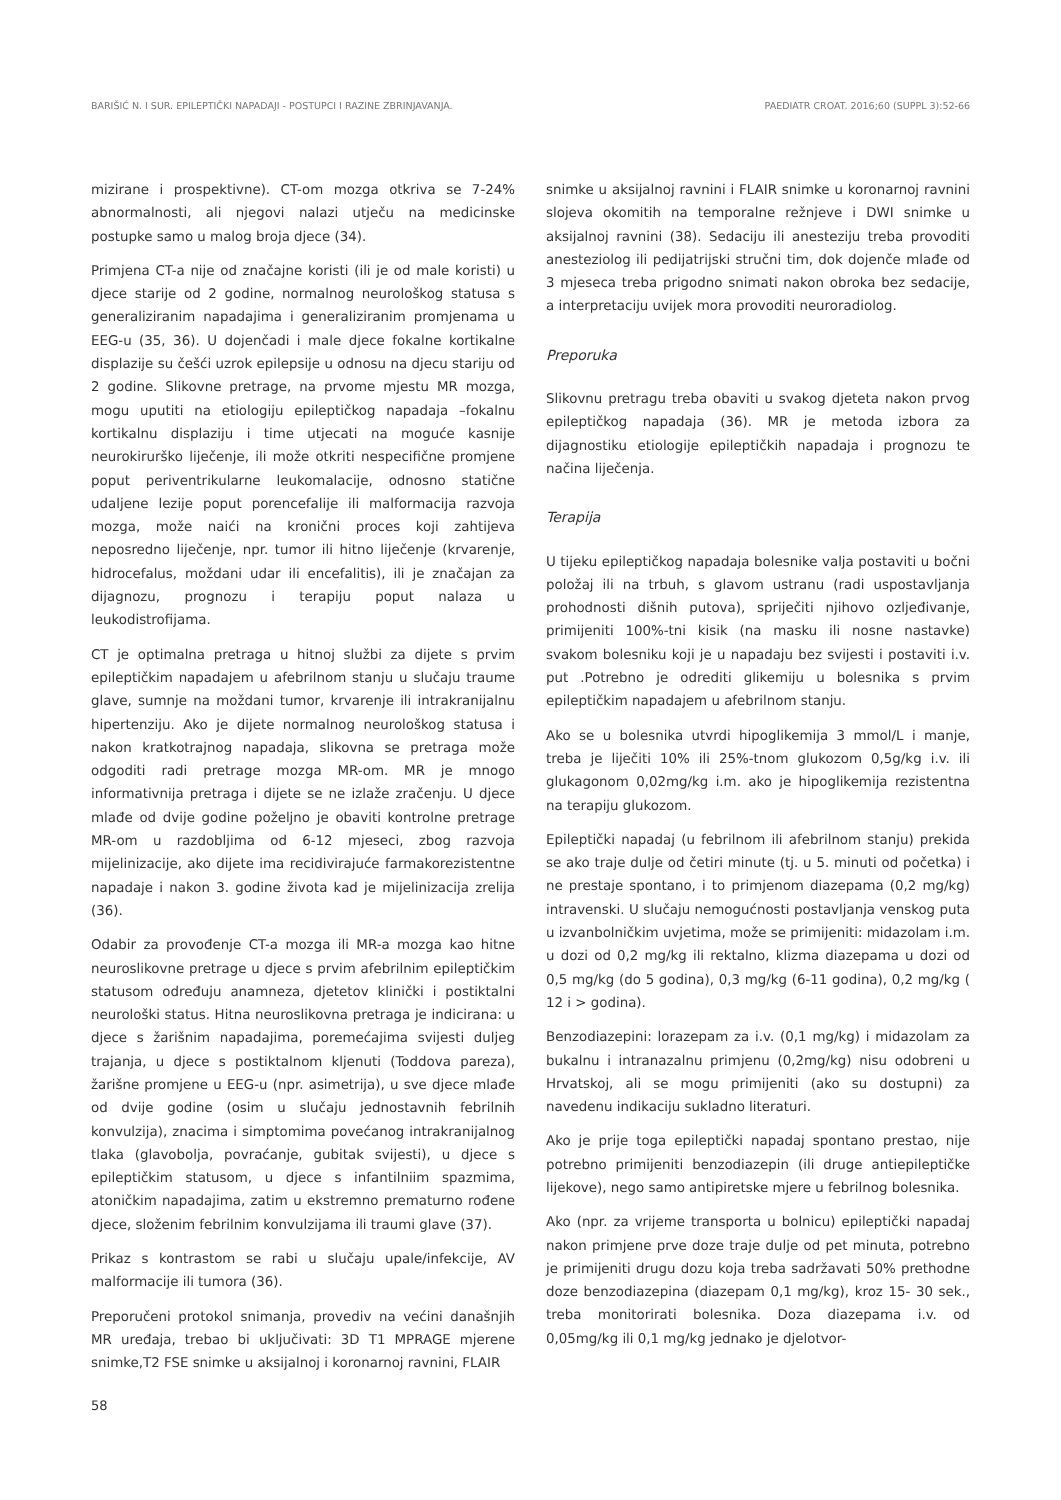BARIŠIĆ N. I SUR. EPILEPTIČKI NAPADAJI - POSTUPCI I RAZINE ZBRINJAVANJA. PAEDIATR CROAT. 2016;60 (SUPPL 3):52-66
mizirane i prospektivne). CT-om mozga otkriva se 7-24% abnormalnosti, ali njegovi nalazi utječu na medicinske postupke samo u malog broja djece (34).
Primjena CT-a nije od značajne koristi (ili je od male koristi) u djece starije od 2 godine, normalnog neurološkog statusa s generaliziranim napadajima i generaliziranim promjenama u EEG-u (35, 36). U dojenčadi i male djece fokalne kortikalne displazije su češći uzrok epilepsije u odnosu na djecu stariju od 2 godine. Slikovne pretrage, na prvome mjestu MR mozga, mogu uputiti na etiologiju epileptičkog napadaja –fokalnu kortikalnu displaziju i time utjecati na moguće kasnije neurokirurško liječenje, ili može otkriti nespecifične promjene poput periventrikularne leukomalacije, odnosno statične udaljene lezije poput porencefalije ili malformacija razvoja mozga, može naići na kronični proces koji zahtijeva neposredno liječenje, npr. tumor ili hitno liječenje (krvarenje, hidrocefalus, moždani udar ili encefalitis), ili je značajan za dijagnozu, prognozu i terapiju poput nalaza u leukodistrofijama.
CT je optimalna pretraga u hitnoj službi za dijete s prvim epileptičkim napadajem u afebrilnom stanju u slučaju traume glave, sumnje na moždani tumor, krvarenje ili intrakranijalnu hipertenziju. Ako je dijete normalnog neurološkog statusa i nakon kratkotrajnog napadaja, slikovna se pretraga može odgoditi radi pretrage mozga MR-om. MR je mnogo informativnija pretraga i dijete se ne izlaže zračenju. U djece mlađe od dvije godine poželjno je obaviti kontrolne pretrage MR-om u razdobljima od 6-12 mjeseci, zbog razvoja mijelinizacije, ako dijete ima recidivirajuće farmakorezistentne napadaje i nakon 3. godine života kad je mijelinizacija zrelija (36).
Odabir za provođenje CT-a mozga ili MR-a mozga kao hitne neuroslikovne pretrage u djece s prvim afebrilnim epileptičkim statusom određuju anamneza, djetetov klinički i postiktalni neurološki status. Hitna neuroslikovna pretraga je indicirana: u djece s žarišnim napadajima, poremećajima svijesti duljeg trajanja, u djece s postiktalnom kljenuti (Toddova pareza), žarišne promjene u EEG-u (npr. asimetrija), u sve djece mlađe od dvije godine (osim u slučaju jednostavnih febrilnih konvulzija), znacima i simptomima povećanog intrakranijalnog tlaka (glavobolja, povraćanje, gubitak svijesti), u djece s epileptičkim statusom, u djece s infantilniim spazmima, atoničkim napadajima, zatim u ekstremno prematurno rođene djece, složenim febrilnim konvulzijama ili traumi glave (37).
Prikaz s kontrastom se rabi u slučaju upale/infekcije, AV malformacije ili tumora (36).
Preporučeni protokol snimanja, provediv na većini današnjih MR uređaja, trebao bi uključivati: 3D T1 MPRAGE mjerene snimke,T2 FSE snimke u aksijalnoj i koronarnoj ravnini, FLAIR
snimke u aksijalnoj ravnini i FLAIR snimke u koronarnoj ravnini slojeva okomitih na temporalne režnjeve i DWI snimke u aksijalnoj ravnini (38). Sedaciju ili anesteziju treba provoditi anesteziolog ili pedijatrijski stručni tim, dok dojenče mlađe od 3 mjeseca treba prigodno snimati nakon obroka bez sedacije, a interpretaciju uvijek mora provoditi neuroradiolog.
Preporuka
Slikovnu pretragu treba obaviti u svakog djeteta nakon prvog epileptičkog napadaja (36). MR je metoda izbora za dijagnostiku etiologije epileptičkih napadaja i prognozu te načina liječenja.
Terapija
U tijeku epileptičkog napadaja bolesnike valja postaviti u bočni položaj ili na trbuh, s glavom ustranu (radi uspostavljanja prohodnosti dišnih putova), spriječiti njihovo ozljeđivanje, primijeniti 100%-tni kisik (na masku ili nosne nastavke) svakom bolesniku koji je u napadaju bez svijesti i postaviti i.v. put .Potrebno je odrediti glikemiju u bolesnika s prvim epileptičkim napadajem u afebrilnom stanju.
Ako se u bolesnika utvrdi hipoglikemija 3 mmol/L i manje, treba je liječiti 10% ili 25%-tnom glukozom 0,5g/kg i.v. ili glukagonom 0,02mg/kg i.m. ako je hipoglikemija rezistentna na terapiju glukozom.
Epileptički napadaj (u febrilnom ili afebrilnom stanju) prekida se ako traje dulje od četiri minute (tj. u 5. minuti od početka) i ne prestaje spontano, i to primjenom diazepama (0,2 mg/kg) intravenski. U slučaju nemogućnosti postavljanja venskog puta u izvanbolničkim uvjetima, može se primijeniti: midazolam i.m. u dozi od 0,2 mg/kg ili rektalno, klizma diazepama u dozi od 0,5 mg/kg (do 5 godina), 0,3 mg/kg (6-11 godina), 0,2 mg/kg ( 12 i > godina).
Benzodiazepini: lorazepam za i.v. (0,1 mg/kg) i midazolam za bukalnu i intranazalnu primjenu (0,2mg/kg) nisu odobreni u Hrvatskoj, ali se mogu primijeniti (ako su dostupni) za navedenu indikaciju sukladno literaturi.
Ako je prije toga epileptički napadaj spontano prestao, nije potrebno primijeniti benzodiazepin (ili druge antiepileptičke lijekove), nego samo antipiretske mjere u febrilnog bolesnika.
Ako (npr. za vrijeme transporta u bolnicu) epileptički napadaj nakon primjene prve doze traje dulje od pet minuta, potrebno je primijeniti drugu dozu koja treba sadržavati 50% prethodne doze benzodiazepina (diazepam 0,1 mg/kg), kroz 15- 30 sek., treba monitorirati bolesnika. Doza diazepama i.v. od 0,05mg/kg ili 0,1 mg/kg jednako je djelotvor-
58